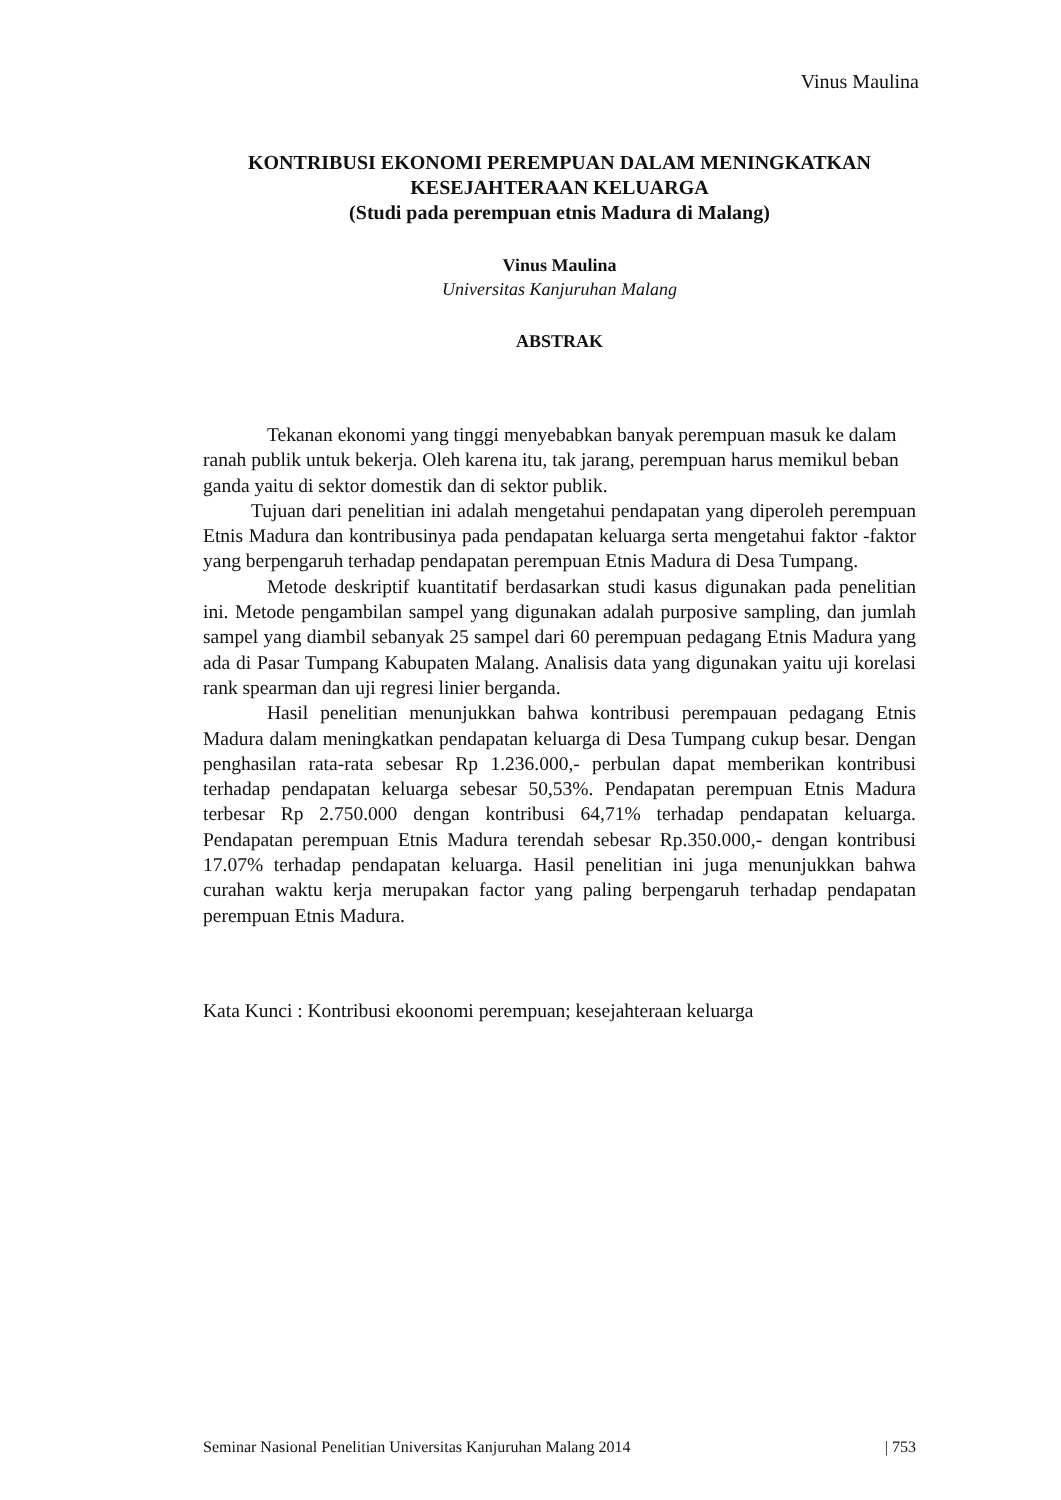Vinus Maulina
KONTRIBUSI EKONOMI PEREMPUAN DALAM MENINGKATKAN KESEJAHTERAAN KELUARGA
(Studi pada perempuan etnis Madura di Malang)
Vinus Maulina
Universitas Kanjuruhan Malang
ABSTRAK
Tekanan ekonomi yang tinggi menyebabkan banyak perempuan masuk ke dalam ranah publik untuk bekerja. Oleh karena itu, tak jarang, perempuan harus memikul beban ganda yaitu di sektor domestik dan di sektor publik.
Tujuan dari penelitian ini adalah mengetahui pendapatan yang diperoleh perempuan Etnis Madura dan kontribusinya pada pendapatan keluarga serta mengetahui faktor -faktor yang berpengaruh terhadap pendapatan perempuan Etnis Madura di Desa Tumpang.
Metode deskriptif kuantitatif berdasarkan studi kasus digunakan pada penelitian ini. Metode pengambilan sampel yang digunakan adalah purposive sampling, dan jumlah sampel yang diambil sebanyak 25 sampel dari 60 perempuan pedagang Etnis Madura yang ada di Pasar Tumpang Kabupaten Malang. Analisis data yang digunakan yaitu uji korelasi rank spearman dan uji regresi linier berganda.
Hasil penelitian menunjukkan bahwa kontribusi perempauan pedagang Etnis Madura dalam meningkatkan pendapatan keluarga di Desa Tumpang cukup besar. Dengan penghasilan rata-rata sebesar Rp 1.236.000,- perbulan dapat memberikan kontribusi terhadap pendapatan keluarga sebesar 50,53%. Pendapatan perempuan Etnis Madura terbesar Rp 2.750.000 dengan kontribusi 64,71% terhadap pendapatan keluarga. Pendapatan perempuan Etnis Madura terendah sebesar Rp.350.000,- dengan kontribusi 17.07% terhadap pendapatan keluarga. Hasil penelitian ini juga menunjukkan bahwa curahan waktu kerja merupakan factor yang paling berpengaruh terhadap pendapatan perempuan Etnis Madura.
Kata Kunci : Kontribusi ekoonomi perempuan; kesejahteraan keluarga
Seminar Nasional Penelitian Universitas Kanjuruhan Malang 2014 | 753